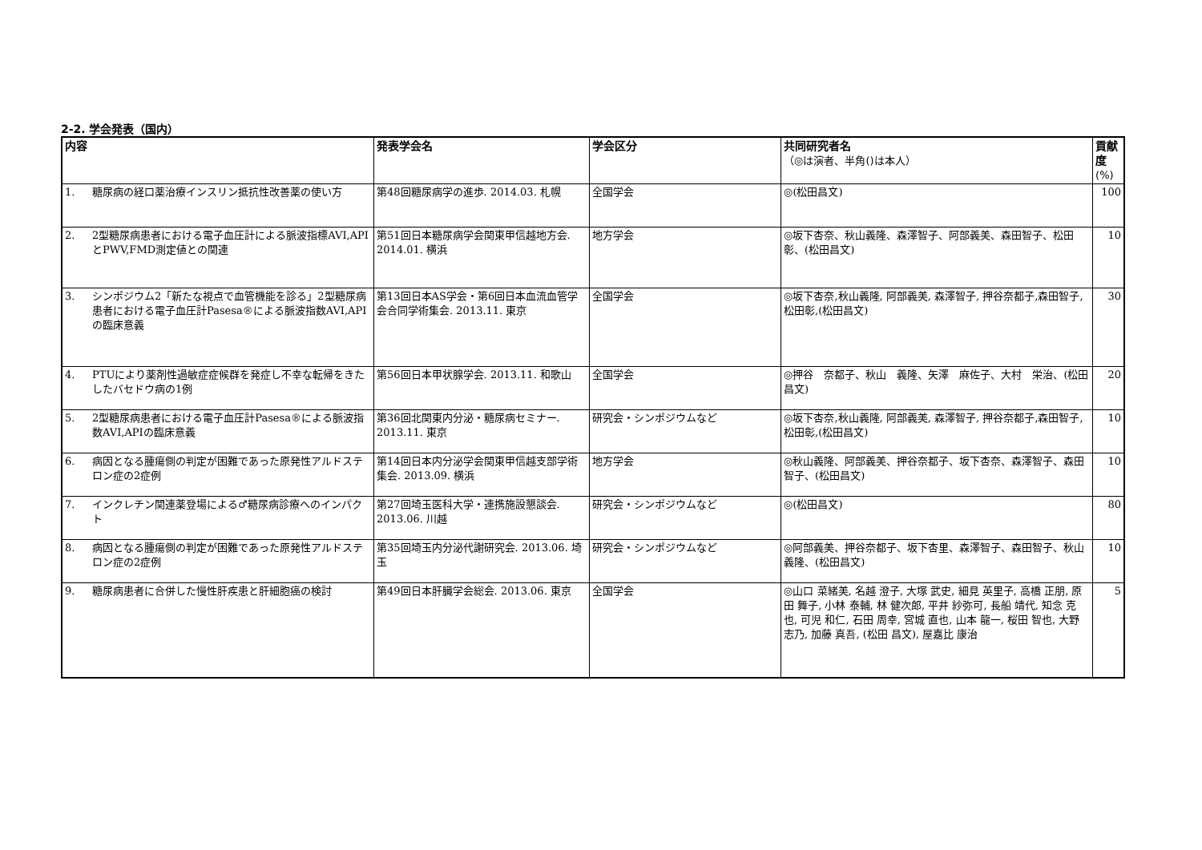2-2. 学会発表（国内）
| 内容 | | 発表学会名 | 学会区分 | 共同研究者名 （◎は演者、半角()は本人） | 貢献度 (%) |
| --- | --- | --- | --- | --- | --- |
| 1. | 糖尿病の経口薬治療インスリン抵抗性改善薬の使い方 | 第48回糖尿病学の進歩. 2014.03. 札幌 | 全国学会 | ◎(松田昌文) | 100 |
| 2. | 2型糖尿病患者における電子血圧計による脈波指標AVI,APIとPWV,FMD測定値との関連 | 第51回日本糖尿病学会関東甲信越地方会. 2014.01. 横浜 | 地方学会 | ◎坂下杏奈、秋山義隆、森澤智子、阿部義美、森田智子、松田 彰、(松田昌文) | 10 |
| 3. | シンポジウム2「新たな視点で血管機能を診る」2型糖尿病患者における電子血圧計Pasesa®による脈波指数AVI,APIの臨床意義 | 第13回日本AS学会・第6回日本血流血管学会合同学術集会. 2013.11. 東京 | 全国学会 | ◎坂下杏奈,秋山義隆, 阿部義美, 森澤智子, 押谷奈都子,森田智子, 松田彰,(松田昌文) | 30 |
| 4. | PTUにより薬剤性過敏症症候群を発症し不幸な転帰をきたしたバセドウ病の1例 | 第56回日本甲状腺学会. 2013.11. 和歌山 | 全国学会 | ◎押谷 奈都子、秋山 義隆、矢澤 麻佐子、大村 栄治、(松田 昌文) | 20 |
| 5. | 2型糖尿病患者における電子血圧計Pasesa®による脈波指数AVI,APIの臨床意義 | 第36回北関東内分泌・糖尿病セミナー. 2013.11. 東京 | 研究会・シンポジウムなど | ◎坂下杏奈,秋山義隆, 阿部義美, 森澤智子, 押谷奈都子,森田智子, 松田彰,(松田昌文) | 10 |
| 6. | 病因となる腫瘍側の判定が困難であった原発性アルドステロン症の2症例 | 第14回日本内分泌学会関東甲信越支部学術集会. 2013.09. 横浜 | 地方学会 | ◎秋山義隆、阿部義美、押谷奈都子、坂下杏奈、森澤智子、森田智子、(松田昌文) | 10 |
| 7. | インクレチン関連薬登場による♂糖尿病診療へのインパクト | 第27回埼玉医科大学・連携施設懇談会. 2013.06. 川越 | 研究会・シンポジウムなど | ◎(松田昌文) | 80 |
| 8. | 病因となる腫瘍側の判定が困難であった原発性アルドステロン症の2症例 | 第35回埼玉内分泌代謝研究会. 2013.06. 埼玉 | 研究会・シンポジウムなど | ◎阿部義美、押谷奈都子、坂下杏里、森澤智子、森田智子、秋山義隆、(松田昌文) | 10 |
| 9. | 糖尿病患者に合併した慢性肝疾患と肝細胞癌の検討 | 第49回日本肝臓学会総会. 2013.06. 東京 | 全国学会 | ◎山口 菜緒美, 名越 澄子, 大塚 武史, 細見 英里子, 高橋 正朋, 原田 舞子, 小林 泰輔, 林 健次郎, 平井 紗弥可, 長船 靖代, 知念 克也, 可児 和仁, 石田 周幸, 宮城 直也, 山本 龍一, 桜田 智也, 大野 志乃, 加藤 真吾, (松田 昌文), 屋嘉比 康治 | 5 |